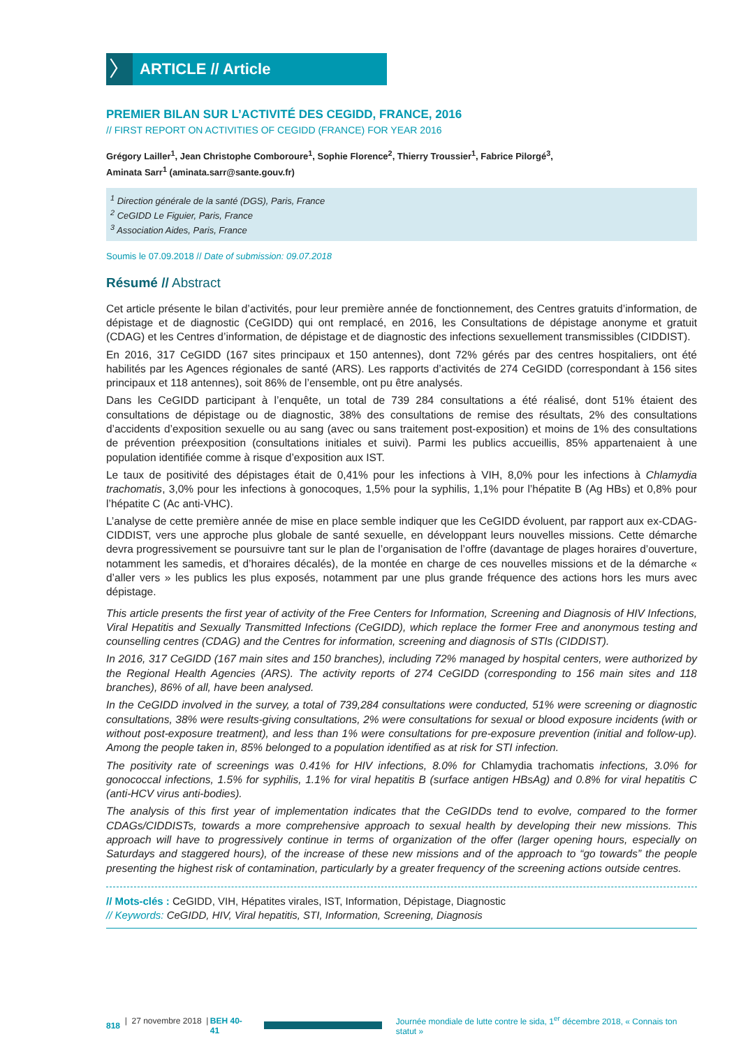〉
ARTICLE // Article
PREMIER BILAN SUR L’ACTIVITÉ DES CEGIDD, FRANCE, 2016
// FIRST REPORT ON ACTIVITIES OF CEGIDD (FRANCE) FOR YEAR 2016
Grégory Lailler<sup>1</sup>, Jean Christophe Comboroure<sup>1</sup>, Sophie Florence<sup>2</sup>, Thierry Troussier<sup>1</sup>, Fabrice Pilorgé<sup>3</sup>,
Aminata Sarr<sup>1</sup> (aminata.sarr@sante.gouv.fr)
<sup>1</sup> Direction générale de la santé (DGS), Paris, France
<sup>2</sup> CeGIDD Le Figuier, Paris, France
<sup>3</sup> Association Aides, Paris, France
Soumis le 07.09.2018 // Date of submission: 09.07.2018
Résumé // Abstract
Cet article présente le bilan d’activités, pour leur première année de fonctionnement, des Centres gratuits d’information, de dépistage et de diagnostic (CeGIDD) qui ont remplacé, en 2016, les Consultations de dépistage anonyme et gratuit (CDAG) et les Centres d’information, de dépistage et de diagnostic des infections sexuellement transmissibles (CIDDIST).
En 2016, 317 CeGIDD (167 sites principaux et 150 antennes), dont 72% gérés par des centres hospitaliers, ont été habilités par les Agences régionales de santé (ARS). Les rapports d’activités de 274 CeGIDD (correspondant à 156 sites principaux et 118 antennes), soit 86% de l’ensemble, ont pu être analysés.
Dans les CeGIDD participant à l’enquête, un total de 739 284 consultations a été réalisé, dont 51% étaient des consultations de dépistage ou de diagnostic, 38% des consultations de remise des résultats, 2% des consultations d’accidents d’exposition sexuelle ou au sang (avec ou sans traitement post-exposition) et moins de 1% des consultations de prévention préexposition (consultations initiales et suivi). Parmi les publics accueillis, 85% appartenaient à une population identifiée comme à risque d’exposition aux IST.
Le taux de positivité des dépistages était de 0,41% pour les infections à VIH, 8,0% pour les infections à Chlamydia trachomatis, 3,0% pour les infections à gonocoques, 1,5% pour la syphilis, 1,1% pour l’hépatite B (Ag HBs) et 0,8% pour l’hépatite C (Ac anti-VHC).
L’analyse de cette première année de mise en place semble indiquer que les CeGIDD évoluent, par rapport aux ex-CDAG-CIDDIST, vers une approche plus globale de santé sexuelle, en développant leurs nouvelles missions. Cette démarche devra progressivement se poursuivre tant sur le plan de l’organisation de l’offre (davantage de plages horaires d’ouverture, notamment les samedis, et d’horaires décalés), de la montée en charge de ces nouvelles missions et de la démarche « d’aller vers » les publics les plus exposés, notamment par une plus grande fréquence des actions hors les murs avec dépistage.
This article presents the first year of activity of the Free Centers for Information, Screening and Diagnosis of HIV Infections, Viral Hepatitis and Sexually Transmitted Infections (CeGIDD), which replace the former Free and anonymous testing and counselling centres (CDAG) and the Centres for information, screening and diagnosis of STIs (CIDDIST).
In 2016, 317 CeGIDD (167 main sites and 150 branches), including 72% managed by hospital centers, were authorized by the Regional Health Agencies (ARS). The activity reports of 274 CeGIDD (corresponding to 156 main sites and 118 branches), 86% of all, have been analysed.
In the CeGIDD involved in the survey, a total of 739,284 consultations were conducted, 51% were screening or diagnostic consultations, 38% were results-giving consultations, 2% were consultations for sexual or blood exposure incidents (with or without post-exposure treatment), and less than 1% were consultations for pre-exposure prevention (initial and follow-up). Among the people taken in, 85% belonged to a population identified as at risk for STI infection.
The positivity rate of screenings was 0.41% for HIV infections, 8.0% for Chlamydia trachomatis infections, 3.0% for gonococcal infections, 1.5% for syphilis, 1.1% for viral hepatitis B (surface antigen HBsAg) and 0.8% for viral hepatitis C (anti-HCV virus anti-bodies).
The analysis of this first year of implementation indicates that the CeGIDDs tend to evolve, compared to the former CDAGs/CIDDISTs, towards a more comprehensive approach to sexual health by developing their new missions. This approach will have to progressively continue in terms of organization of the offer (larger opening hours, especially on Saturdays and staggered hours), of the increase of these new missions and of the approach to “go towards” the people presenting the highest risk of contamination, particularly by a greater frequency of the screening actions outside centres.
// Mots-clés : CeGIDD, VIH, Hépatites virales, IST, Information, Dépistage, Diagnostic
// Keywords: CeGIDD, HIV, Viral hepatitis, STI, Information, Screening, Diagnosis
818 | 27 novembre 2018 | BEH 40-41
Journée mondiale de lutte contre le sida, 1<sup>er</sup> décembre 2018, « Connais ton statut »